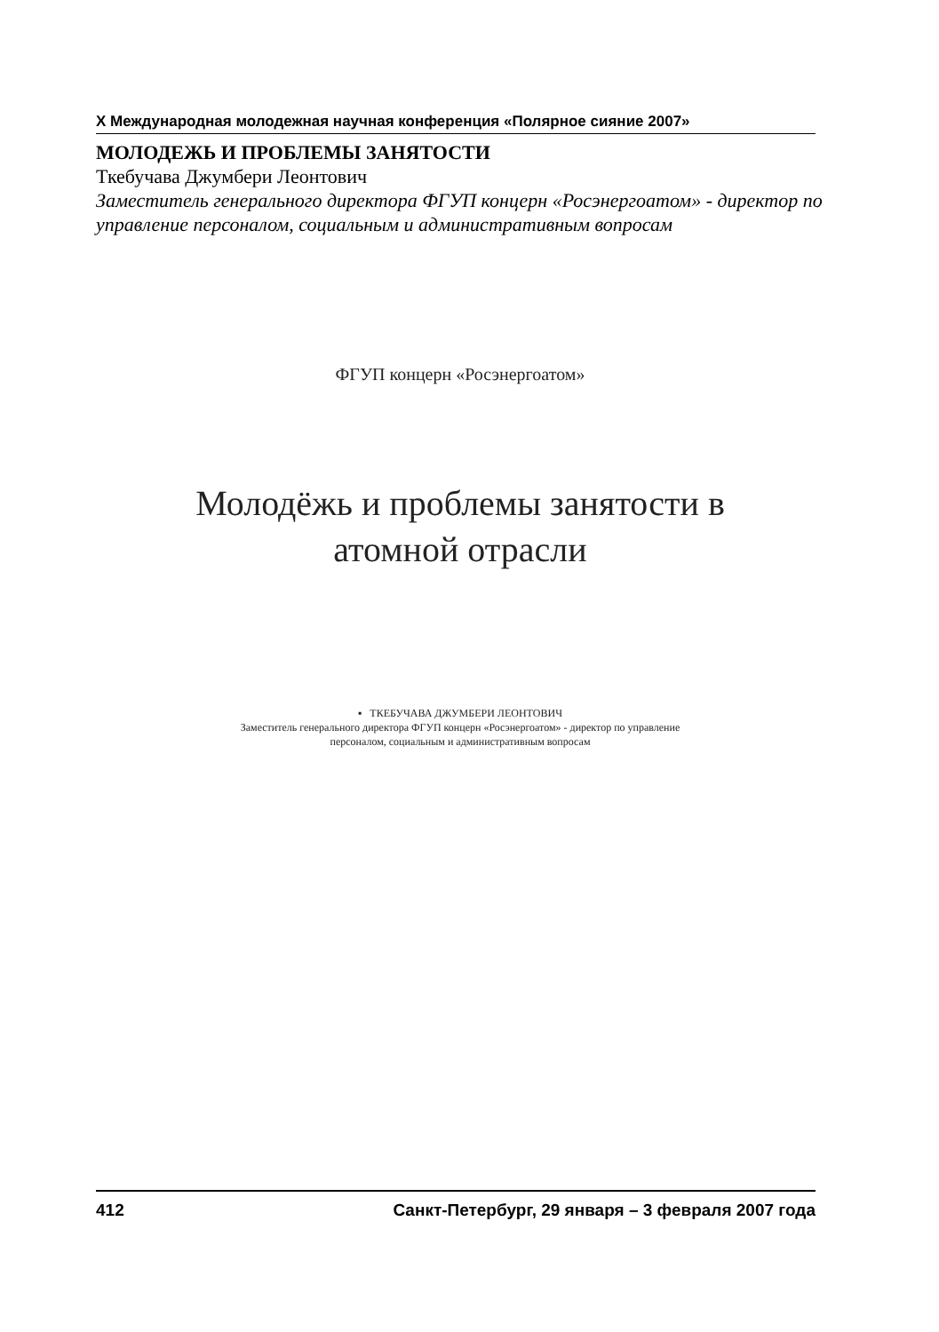X Международная молодежная научная конференция «Полярное сияние 2007»
МОЛОДЕЖЬ И ПРОБЛЕМЫ ЗАНЯТОСТИ
Ткебучава Джумбери Леонтович
Заместитель генерального директора ФГУП концерн «Росэнергоатом» - директор по управление персоналом, социальным и административным вопросам
ФГУП концерн «Росэнергоатом»
Молодёжь и проблемы занятости в
атомной отрасли
▪ ТКЕБУЧАВА ДЖУМБЕРИ ЛЕОНТОВИЧ
Заместитель генерального директора ФГУП концерн «Росэнергоатом» - директор по управление
персоналом, социальным и административным вопросам
412 Санкт-Петербург, 29 января – 3 февраля 2007 года